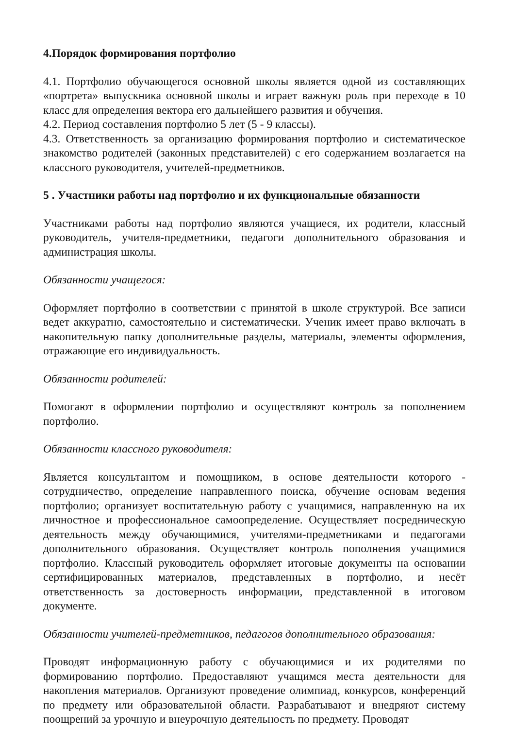4.Порядок формирования портфолио
4.1. Портфолио обучающегося основной школы является одной из составляющих «портрета» выпускника основной школы и играет важную роль при переходе в 10 класс для определения вектора его дальнейшего развития и обучения.
4.2. Период составления портфолио 5 лет (5 - 9 классы).
4.3. Ответственность за организацию формирования портфолио и систематическое знакомство родителей (законных представителей) с его содержанием возлагается на классного руководителя, учителей-предметников.
5 . Участники работы над портфолио и их функциональные обязанности
Участниками работы над портфолио являются учащиеся, их родители, классный руководитель, учителя-предметники, педагоги дополнительного образования и администрация школы.
Обязанности учащегося:
Оформляет портфолио в соответствии с принятой в школе структурой. Все записи ведет аккуратно, самостоятельно и систематически. Ученик имеет право включать в накопительную папку дополнительные разделы, материалы, элементы оформления, отражающие его индивидуальность.
Обязанности родителей:
Помогают в оформлении портфолио и осуществляют контроль за пополнением портфолио.
Обязанности классного руководителя:
Является консультантом и помощником, в основе деятельности которого - сотрудничество, определение направленного поиска, обучение основам ведения портфолио; организует воспитательную работу с учащимися, направленную на их личностное и профессиональное самоопределение. Осуществляет посредническую деятельность между обучающимися, учителями-предметниками и педагогами дополнительного образования. Осуществляет контроль пополнения учащимися портфолио. Классный руководитель оформляет итоговые документы на основании сертифицированных материалов, представленных в портфолио, и несёт ответственность за достоверность информации, представленной в итоговом документе.
Обязанности учителей-предметников, педагогов дополнительного образования:
Проводят информационную работу с обучающимися и их родителями по формированию портфолио. Предоставляют учащимся места деятельности для накопления материалов. Организуют проведение олимпиад, конкурсов, конференций по предмету или образовательной области. Разрабатывают и внедряют систему поощрений за урочную и внеурочную деятельность по предмету. Проводят